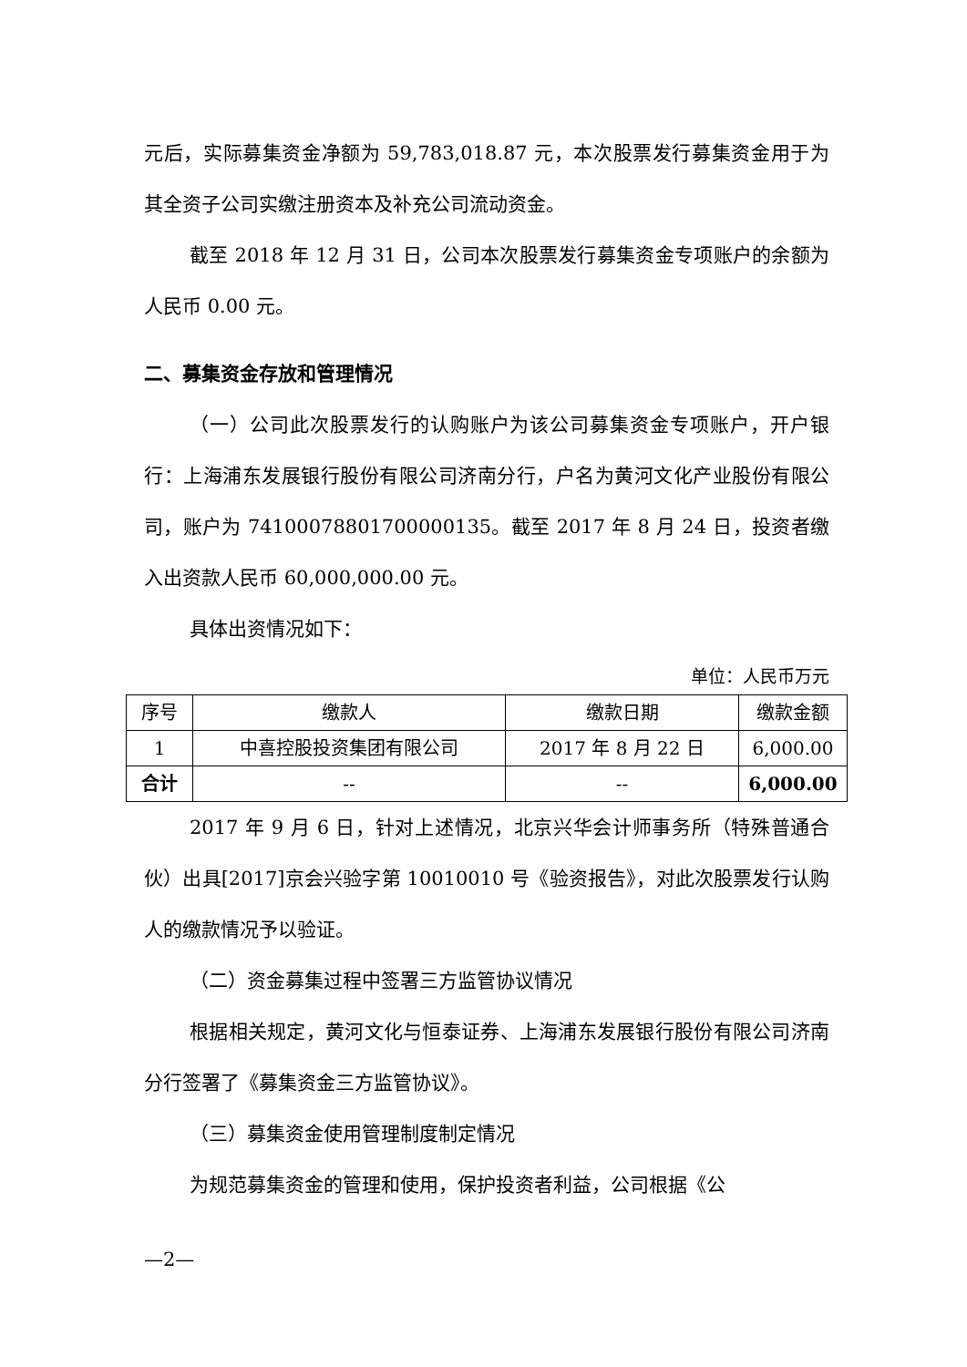元后，实际募集资金净额为 59,783,018.87 元，本次股票发行募集资金用于为其全资子公司实缴注册资本及补充公司流动资金。
截至 2018 年 12 月 31 日，公司本次股票发行募集资金专项账户的余额为人民币 0.00 元。
二、募集资金存放和管理情况
（一）公司此次股票发行的认购账户为该公司募集资金专项账户，开户银行：上海浦东发展银行股份有限公司济南分行，户名为黄河文化产业股份有限公司，账户为 74100078801700000135。截至 2017 年 8 月 24 日，投资者缴入出资款人民币 60,000,000.00 元。
具体出资情况如下：
单位：人民币万元
| 序号 | 缴款人 | 缴款日期 | 缴款金额 |
| --- | --- | --- | --- |
| 1 | 中喜控股投资集团有限公司 | 2017 年 8 月 22 日 | 6,000.00 |
| 合计 | -- | -- | 6,000.00 |
2017 年 9 月 6 日，针对上述情况，北京兴华会计师事务所（特殊普通合伙）出具[2017]京会兴验字第 10010010 号《验资报告》，对此次股票发行认购人的缴款情况予以验证。
（二）资金募集过程中签署三方监管协议情况
根据相关规定，黄河文化与恒泰证券、上海浦东发展银行股份有限公司济南分行签署了《募集资金三方监管协议》。
（三）募集资金使用管理制度制定情况
为规范募集资金的管理和使用，保护投资者利益，公司根据《公
—2—